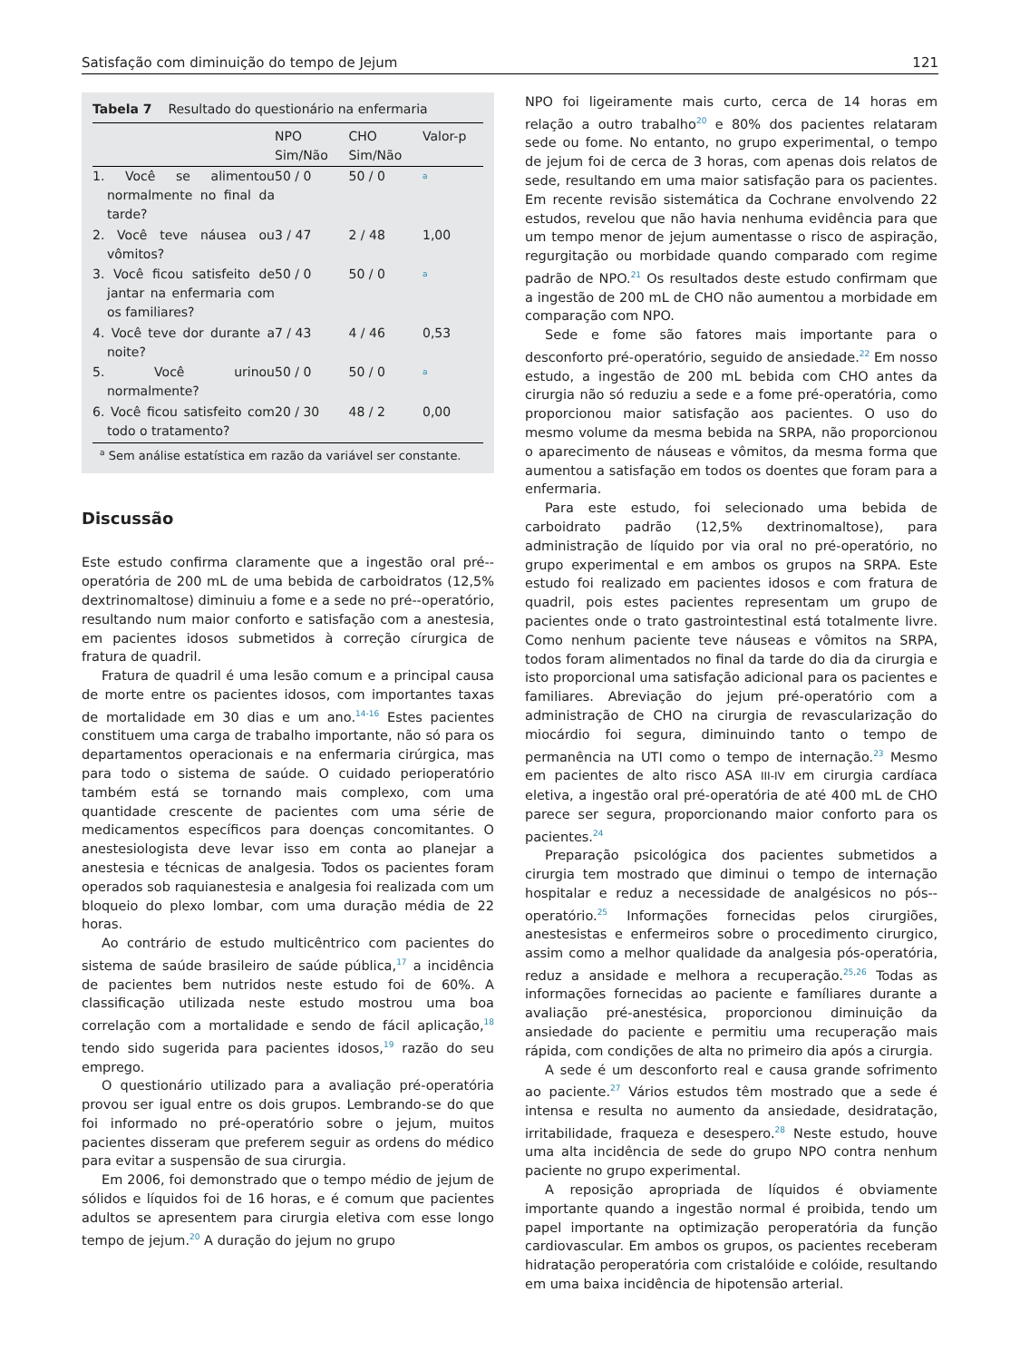Satisfação com diminuição do tempo de Jejum 121
Tabela 7 Resultado do questionário na enfermaria
| | NPO Sim/Não | CHO Sim/Não | Valor-p |
| --- | --- | --- | --- |
| 1. Você se alimentou normalmente no final da tarde? | 50 / 0 | 50 / 0 | <sup>a</sup> |
| 2. Você teve náusea ou vômitos? | 3 / 47 | 2 / 48 | 1,00 |
| 3. Você ficou satisfeito de jantar na enfermaria com os familiares? | 50 / 0 | 50 / 0 | <sup>a</sup> |
| 4. Você teve dor durante a noite? | 7 / 43 | 4 / 46 | 0,53 |
| 5. Você urinou normalmente? | 50 / 0 | 50 / 0 | <sup>a</sup> |
| 6. Você ficou satisfeito com todo o tratamento? | 20 / 30 | 48 / 2 | 0,00 |
<sup>a</sup> Sem análise estatística em razão da variável ser constante.
Discussão
Este estudo confirma claramente que a ingestão oral pré--operatória de 200 mL de uma bebida de carboidratos (12,5% dextrinomaltose) diminuiu a fome e a sede no pré--operatório, resultando num maior conforto e satisfação com a anestesia, em pacientes idosos submetidos à correção círurgica de fratura de quadril.
Fratura de quadril é uma lesão comum e a principal causa de morte entre os pacientes idosos, com importantes taxas de mortalidade em 30 dias e um ano.<sup>14-16</sup> Estes pacientes constituem uma carga de trabalho importante, não só para os departamentos operacionais e na enfermaria cirúrgica, mas para todo o sistema de saúde. O cuidado perioperatório também está se tornando mais complexo, com uma quantidade crescente de pacientes com uma série de medicamentos específicos para doenças concomitantes. O anestesiologista deve levar isso em conta ao planejar a anestesia e técnicas de analgesia. Todos os pacientes foram operados sob raquianestesia e analgesia foi realizada com um bloqueio do plexo lombar, com uma duração média de 22 horas.
Ao contrário de estudo multicêntrico com pacientes do sistema de saúde brasileiro de saúde pública,<sup>17</sup> a incidência de pacientes bem nutridos neste estudo foi de 60%. A classificação utilizada neste estudo mostrou uma boa correlação com a mortalidade e sendo de fácil aplicação,<sup>18</sup> tendo sido sugerida para pacientes idosos,<sup>19</sup> razão do seu emprego.
O questionário utilizado para a avaliação pré-operatória provou ser igual entre os dois grupos. Lembrando-se do que foi informado no pré-operatório sobre o jejum, muitos pacientes disseram que preferem seguir as ordens do médico para evitar a suspensão de sua cirurgia.
Em 2006, foi demonstrado que o tempo médio de jejum de sólidos e líquidos foi de 16 horas, e é comum que pacientes adultos se apresentem para cirurgia eletiva com esse longo tempo de jejum.<sup>20</sup> A duração do jejum no grupo
NPO foi ligeiramente mais curto, cerca de 14 horas em relação a outro trabalho<sup>20</sup> e 80% dos pacientes relataram sede ou fome. No entanto, no grupo experimental, o tempo de jejum foi de cerca de 3 horas, com apenas dois relatos de sede, resultando em uma maior satisfação para os pacientes. Em recente revisão sistemática da Cochrane envolvendo 22 estudos, revelou que não havia nenhuma evidência para que um tempo menor de jejum aumentasse o risco de aspiração, regurgitação ou morbidade quando comparado com regime padrão de NPO.<sup>21</sup> Os resultados deste estudo confirmam que a ingestão de 200 mL de CHO não aumentou a morbidade em comparação com NPO.
Sede e fome são fatores mais importante para o desconforto pré-operatório, seguido de ansiedade.<sup>22</sup> Em nosso estudo, a ingestão de 200 mL bebida com CHO antes da cirurgia não só reduziu a sede e a fome pré-operatória, como proporcionou maior satisfação aos pacientes. O uso do mesmo volume da mesma bebida na SRPA, não proporcionou o aparecimento de náuseas e vômitos, da mesma forma que aumentou a satisfação em todos os doentes que foram para a enfermaria.
Para este estudo, foi selecionado uma bebida de carboidrato padrão (12,5% dextrinomaltose), para administração de líquido por via oral no pré-operatório, no grupo experimental e em ambos os grupos na SRPA. Este estudo foi realizado em pacientes idosos e com fratura de quadril, pois estes pacientes representam um grupo de pacientes onde o trato gastrointestinal está totalmente livre. Como nenhum paciente teve náuseas e vômitos na SRPA, todos foram alimentados no final da tarde do dia da cirurgia e isto proporcional uma satisfação adicional para os pacientes e familiares. Abreviação do jejum pré-operatório com a administração de CHO na cirurgia de revascularização do miocárdio foi segura, diminuindo tanto o tempo de permanência na UTI como o tempo de internação.<sup>23</sup> Mesmo em pacientes de alto risco ASA III-IV em cirurgia cardíaca eletiva, a ingestão oral pré-operatória de até 400 mL de CHO parece ser segura, proporcionando maior conforto para os pacientes.<sup>24</sup>
Preparação psicológica dos pacientes submetidos a cirurgia tem mostrado que diminui o tempo de internação hospitalar e reduz a necessidade de analgésicos no pós--operatório.<sup>25</sup> Informações fornecidas pelos cirurgiões, anestesistas e enfermeiros sobre o procedimento cirurgico, assim como a melhor qualidade da analgesia pós-operatória, reduz a ansidade e melhora a recuperação.<sup>25,26</sup> Todas as informações fornecidas ao paciente e famíliares durante a avaliação pré-anestésica, proporcionou diminuição da ansiedade do paciente e permitiu uma recuperação mais rápida, com condições de alta no primeiro dia após a cirurgia.
A sede é um desconforto real e causa grande sofrimento ao paciente.<sup>27</sup> Vários estudos têm mostrado que a sede é intensa e resulta no aumento da ansiedade, desidratação, irritabilidade, fraqueza e desespero.<sup>28</sup> Neste estudo, houve uma alta incidência de sede do grupo NPO contra nenhum paciente no grupo experimental.
A reposição apropriada de líquidos é obviamente importante quando a ingestão normal é proibida, tendo um papel importante na optimização peroperatória da função cardiovascular. Em ambos os grupos, os pacientes receberam hidratação peroperatória com cristalóide e colóide, resultando em uma baixa incidência de hipotensão arterial.